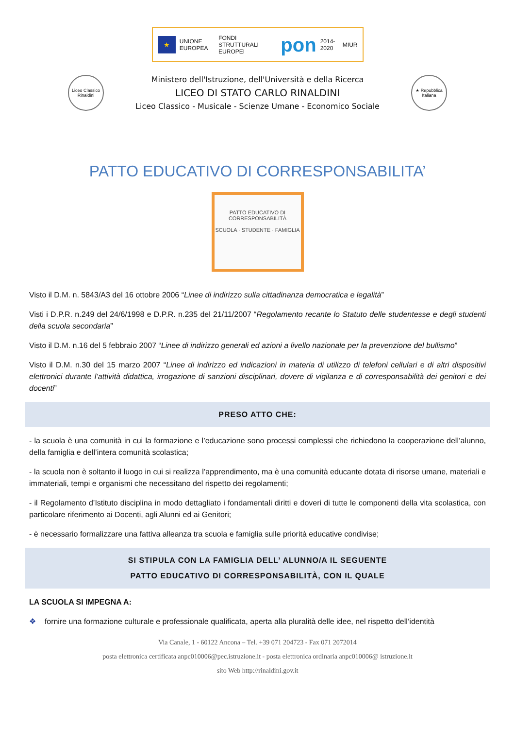★
UNIONE EUROPEA FONDI STRUTTURALI EUROPEI pon 2014-2020 MIUR
Liceo Classico Rinaldini
Ministero dell'Istruzione, dell'Università e della Ricerca
LICEO DI STATO CARLO RINALDINI
Liceo Classico - Musicale - Scienze Umane - Economico Sociale
★ Repubblica Italiana
PATTO EDUCATIVO DI CORRESPONSABILITA’
PATTO EDUCATIVO DI CORRESPONSABILITÀ
SCUOLA · STUDENTE · FAMIGLIA
Visto il D.M. n. 5843/A3 del 16 ottobre 2006 “Linee di indirizzo sulla cittadinanza democratica e legalità”
Visti i D.P.R. n.249 del 24/6/1998 e D.P.R. n.235 del 21/11/2007 “Regolamento recante lo Statuto delle studentesse e degli studenti della scuola secondaria”
Visto il D.M. n.16 del 5 febbraio 2007 “Linee di indirizzo generali ed azioni a livello nazionale per la prevenzione del bullismo”
Visto il D.M. n.30 del 15 marzo 2007 “Linee di indirizzo ed indicazioni in materia di utilizzo di telefoni cellulari e di altri dispositivi elettronici durante l’attività didattica, irrogazione di sanzioni disciplinari, dovere di vigilanza e di corresponsabilità dei genitori e dei docenti”
PRESO ATTO CHE:
- la scuola è una comunità in cui la formazione e l’educazione sono processi complessi che richiedono la cooperazione dell’alunno, della famiglia e dell’intera comunità scolastica;
- la scuola non è soltanto il luogo in cui si realizza l’apprendimento, ma è una comunità educante dotata di risorse umane, materiali e immateriali, tempi e organismi che necessitano del rispetto dei regolamenti;
- il Regolamento d’Istituto disciplina in modo dettagliato i fondamentali diritti e doveri di tutte le componenti della vita scolastica, con particolare riferimento ai Docenti, agli Alunni ed ai Genitori;
- è necessario formalizzare una fattiva alleanza tra scuola e famiglia sulle priorità educative condivise;
SI STIPULA CON LA FAMIGLIA DELL’ ALUNNO/A IL SEGUENTE
PATTO EDUCATIVO DI CORRESPONSABILITÀ, CON IL QUALE
LA SCUOLA SI IMPEGNA A:
❖ fornire una formazione culturale e professionale qualificata, aperta alla pluralità delle idee, nel rispetto dell’identità
Via Canale, 1 - 60122 Ancona – Tel. +39 071 204723 - Fax 071 2072014
posta elettronica certificata anpc010006@pec.istruzione.it - posta elettronica ordinaria anpc010006@ istruzione.it
sito Web http://rinaldini.gov.it